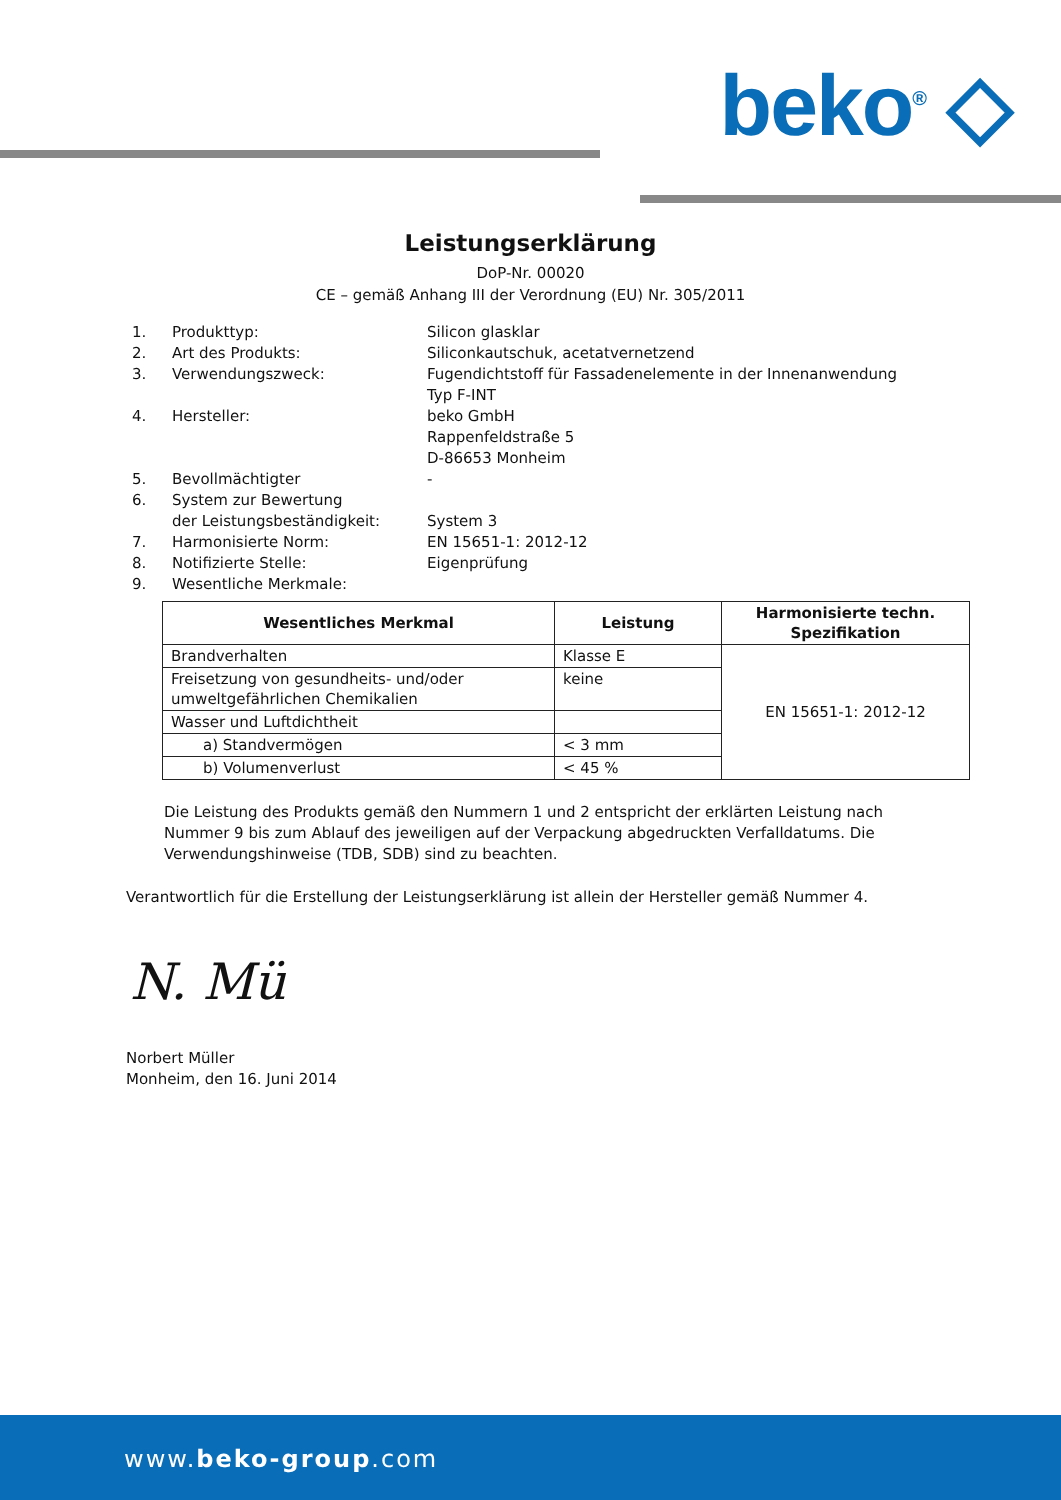beko<sup>®</sup> ◇
Leistungserklärung
DoP-Nr. 00020
CE – gemäß Anhang III der Verordnung (EU) Nr. 305/2011
| 1. | Produkttyp: | Silicon glasklar |
| 2. | Art des Produkts: | Siliconkautschuk, acetatvernetzend |
| 3. | Verwendungszweck: | Fugendichtstoff für Fassadenelemente in der Innenanwendung Typ F-INT |
| 4. | Hersteller: | beko GmbH Rappenfeldstraße 5 D-86653 Monheim |
| 5. | Bevollmächtigter | - |
| 6. | System zur Bewertung der Leistungsbeständigkeit: | System 3 |
| 7. | Harmonisierte Norm: | EN 15651-1: 2012-12 |
| 8. | Notifizierte Stelle: | Eigenprüfung |
| 9. | Wesentliche Merkmale: | |
| Wesentliches Merkmal | Leistung | Harmonisierte techn. Spezifikation |
| --- | --- | --- |
| Brandverhalten | Klasse E | EN 15651-1: 2012-12 |
| Freisetzung von gesundheits- und/oder umweltgefährlichen Chemikalien | keine | |
| Wasser und Luftdichtheit | | |
| a) Standvermögen | < 3 mm | |
| b) Volumenverlust | < 45 % | |
Die Leistung des Produkts gemäß den Nummern 1 und 2 entspricht der erklärten Leistung nach Nummer 9 bis zum Ablauf des jeweiligen auf der Verpackung abgedruckten Verfalldatums. Die Verwendungshinweise (TDB, SDB) sind zu beachten.
Verantwortlich für die Erstellung der Leistungserklärung ist allein der Hersteller gemäß Nummer 4.
N. Mü
Norbert Müller
Monheim, den 16. Juni 2014
www.beko-group.com